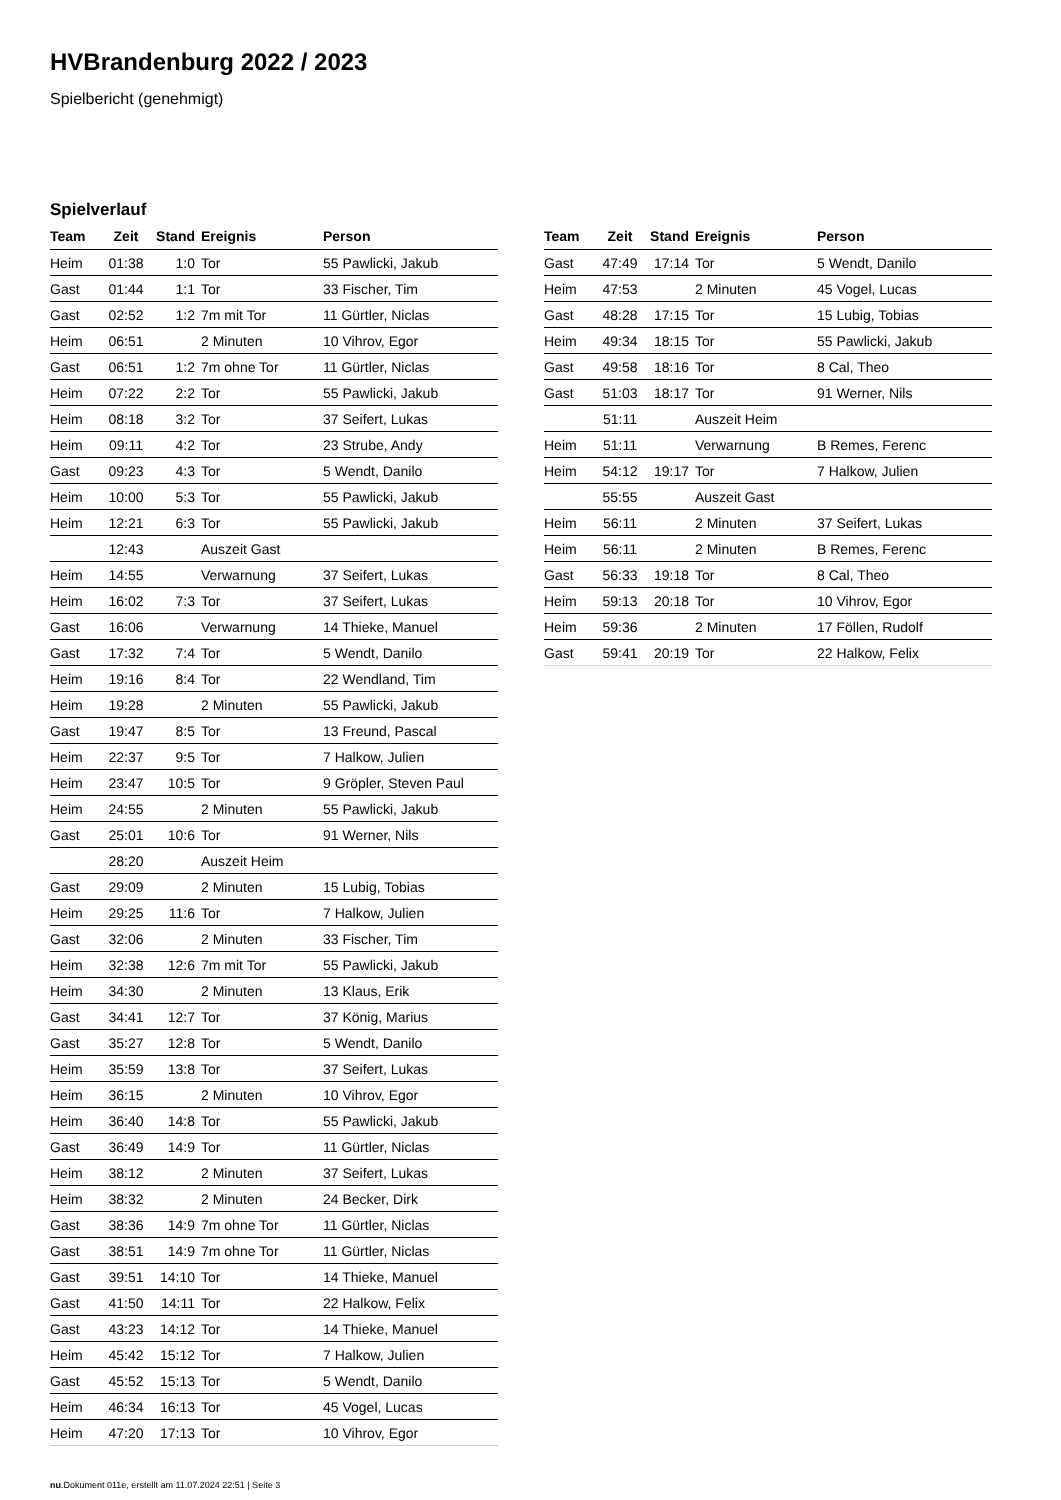HVBrandenburg 2022 / 2023
Spielbericht (genehmigt)
Spielverlauf
| Team | Zeit | Stand | Ereignis | Person |
| --- | --- | --- | --- | --- |
| Heim | 01:38 | 1:0 | Tor | 55 Pawlicki, Jakub |
| Gast | 01:44 | 1:1 | Tor | 33 Fischer, Tim |
| Gast | 02:52 | 1:2 | 7m mit Tor | 11 Gürtler, Niclas |
| Heim | 06:51 | | 2 Minuten | 10 Vihrov, Egor |
| Gast | 06:51 | 1:2 | 7m ohne Tor | 11 Gürtler, Niclas |
| Heim | 07:22 | 2:2 | Tor | 55 Pawlicki, Jakub |
| Heim | 08:18 | 3:2 | Tor | 37 Seifert, Lukas |
| Heim | 09:11 | 4:2 | Tor | 23 Strube, Andy |
| Gast | 09:23 | 4:3 | Tor | 5 Wendt, Danilo |
| Heim | 10:00 | 5:3 | Tor | 55 Pawlicki, Jakub |
| Heim | 12:21 | 6:3 | Tor | 55 Pawlicki, Jakub |
| | 12:43 | | Auszeit Gast | |
| Heim | 14:55 | | Verwarnung | 37 Seifert, Lukas |
| Heim | 16:02 | 7:3 | Tor | 37 Seifert, Lukas |
| Gast | 16:06 | | Verwarnung | 14 Thieke, Manuel |
| Gast | 17:32 | 7:4 | Tor | 5 Wendt, Danilo |
| Heim | 19:16 | 8:4 | Tor | 22 Wendland, Tim |
| Heim | 19:28 | | 2 Minuten | 55 Pawlicki, Jakub |
| Gast | 19:47 | 8:5 | Tor | 13 Freund, Pascal |
| Heim | 22:37 | 9:5 | Tor | 7 Halkow, Julien |
| Heim | 23:47 | 10:5 | Tor | 9 Gröpler, Steven Paul |
| Heim | 24:55 | | 2 Minuten | 55 Pawlicki, Jakub |
| Gast | 25:01 | 10:6 | Tor | 91 Werner, Nils |
| | 28:20 | | Auszeit Heim | |
| Gast | 29:09 | | 2 Minuten | 15 Lubig, Tobias |
| Heim | 29:25 | 11:6 | Tor | 7 Halkow, Julien |
| Gast | 32:06 | | 2 Minuten | 33 Fischer, Tim |
| Heim | 32:38 | 12:6 | 7m mit Tor | 55 Pawlicki, Jakub |
| Heim | 34:30 | | 2 Minuten | 13 Klaus, Erik |
| Gast | 34:41 | 12:7 | Tor | 37 König, Marius |
| Gast | 35:27 | 12:8 | Tor | 5 Wendt, Danilo |
| Heim | 35:59 | 13:8 | Tor | 37 Seifert, Lukas |
| Heim | 36:15 | | 2 Minuten | 10 Vihrov, Egor |
| Heim | 36:40 | 14:8 | Tor | 55 Pawlicki, Jakub |
| Gast | 36:49 | 14:9 | Tor | 11 Gürtler, Niclas |
| Heim | 38:12 | | 2 Minuten | 37 Seifert, Lukas |
| Heim | 38:32 | | 2 Minuten | 24 Becker, Dirk |
| Gast | 38:36 | 14:9 | 7m ohne Tor | 11 Gürtler, Niclas |
| Gast | 38:51 | 14:9 | 7m ohne Tor | 11 Gürtler, Niclas |
| Gast | 39:51 | 14:10 | Tor | 14 Thieke, Manuel |
| Gast | 41:50 | 14:11 | Tor | 22 Halkow, Felix |
| Gast | 43:23 | 14:12 | Tor | 14 Thieke, Manuel |
| Heim | 45:42 | 15:12 | Tor | 7 Halkow, Julien |
| Gast | 45:52 | 15:13 | Tor | 5 Wendt, Danilo |
| Heim | 46:34 | 16:13 | Tor | 45 Vogel, Lucas |
| Heim | 47:20 | 17:13 | Tor | 10 Vihrov, Egor |
| Team | Zeit | Stand | Ereignis | Person |
| --- | --- | --- | --- | --- |
| Gast | 47:49 | 17:14 | Tor | 5 Wendt, Danilo |
| Heim | 47:53 | | 2 Minuten | 45 Vogel, Lucas |
| Gast | 48:28 | 17:15 | Tor | 15 Lubig, Tobias |
| Heim | 49:34 | 18:15 | Tor | 55 Pawlicki, Jakub |
| Gast | 49:58 | 18:16 | Tor | 8 Cal, Theo |
| Gast | 51:03 | 18:17 | Tor | 91 Werner, Nils |
| | 51:11 | | Auszeit Heim | |
| Heim | 51:11 | | Verwarnung | B Remes, Ferenc |
| Heim | 54:12 | 19:17 | Tor | 7 Halkow, Julien |
| | 55:55 | | Auszeit Gast | |
| Heim | 56:11 | | 2 Minuten | 37 Seifert, Lukas |
| Heim | 56:11 | | 2 Minuten | B Remes, Ferenc |
| Gast | 56:33 | 19:18 | Tor | 8 Cal, Theo |
| Heim | 59:13 | 20:18 | Tor | 10 Vihrov, Egor |
| Heim | 59:36 | | 2 Minuten | 17 Föllen, Rudolf |
| Gast | 59:41 | 20:19 | Tor | 22 Halkow, Felix |
nu.Dokument 011e, erstellt am 11.07.2024 22:51 | Seite 3